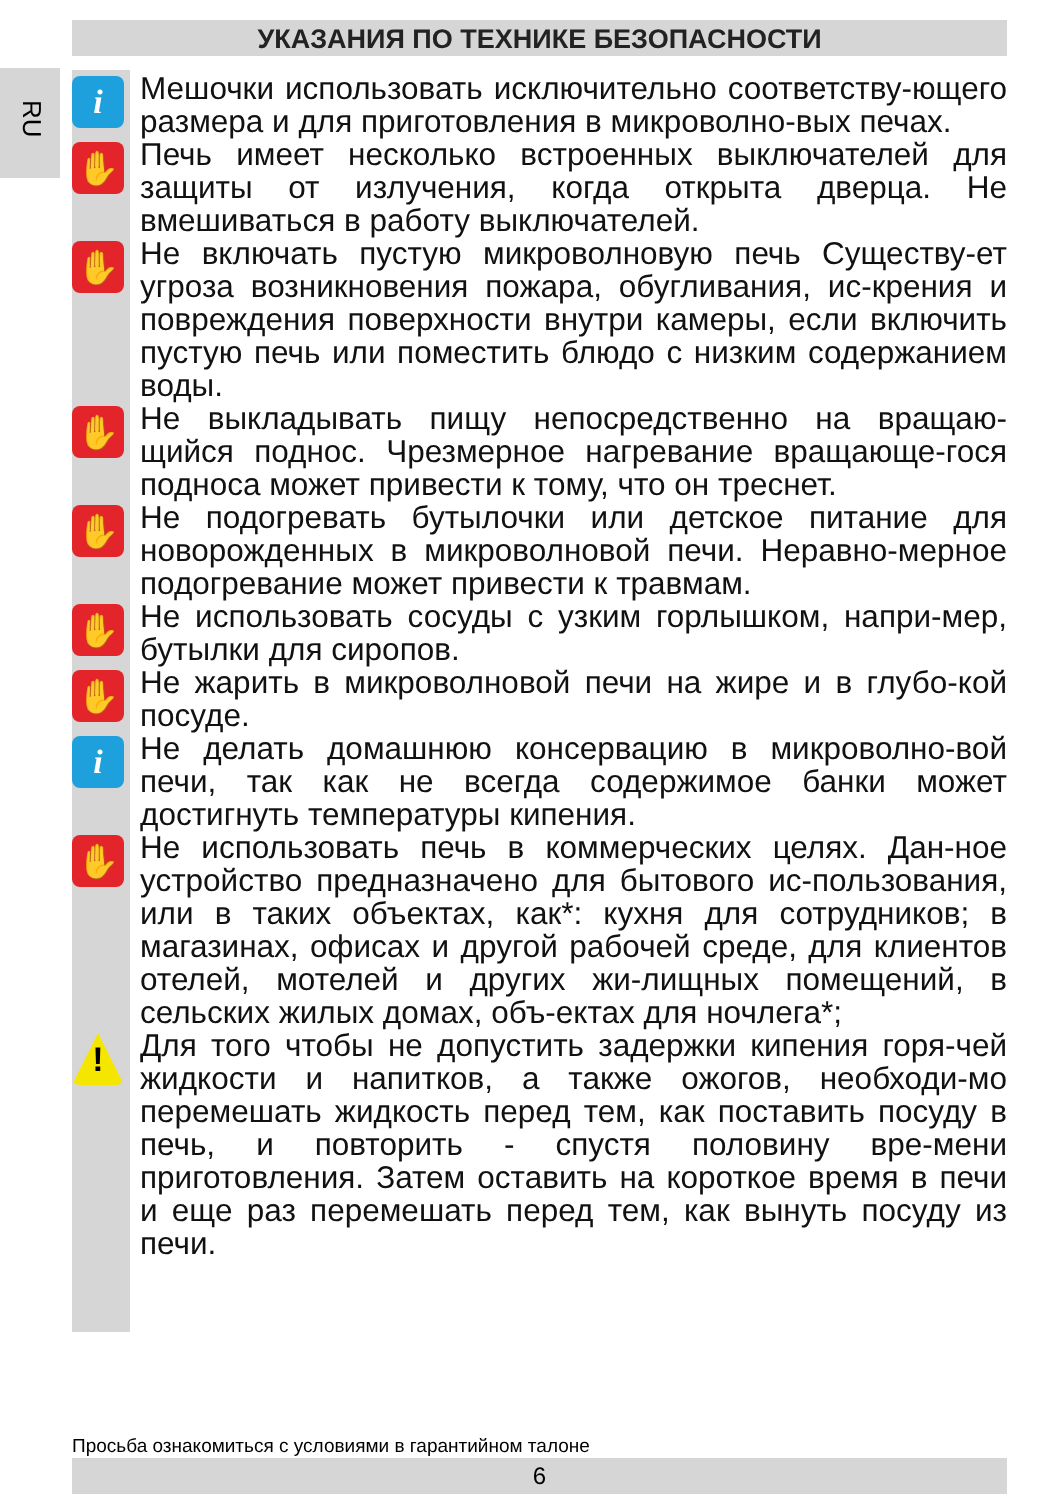УКАЗАНИЯ ПО ТЕХНИКЕ БЕЗОПАСНОСТИ
RU
i
Мешочки использовать исключительно соответству-ющего размера и для приготовления в микроволно-вых печах.
✋
Печь имеет несколько встроенных выключателей для защиты от излучения, когда открыта дверца. Не вмешиваться в работу выключателей.
✋
Не включать пустую микроволновую печь Существу-ет угроза возникновения пожара, обугливания, ис-крения и повреждения поверхности внутри камеры, если включить пустую печь или поместить блюдо с низким содержанием воды.
✋
Не выкладывать пищу непосредственно на вращаю-щийся поднос. Чрезмерное нагревание вращающе-гося подноса может привести к тому, что он треснет.
✋
Не подогревать бутылочки или детское питание для новорожденных в микроволновой печи. Неравно-мерное подогревание может привести к травмам.
✋
Не использовать сосуды с узким горлышком, напри-мер, бутылки для сиропов.
✋
Не жарить в микроволновой печи на жире и в глубо-кой посуде.
i
Не делать домашнюю консервацию в микроволно-вой печи, так как не всегда содержимое банки может достигнуть температуры кипения.
✋
Не использовать печь в коммерческих целях. Дан-ное устройство предназначено для бытового ис-пользования, или в таких объектах, как*: кухня для сотрудников; в магазинах, офисах и другой рабочей среде, для клиентов отелей, мотелей и других жи-лищных помещений, в сельских жилых домах, объ-ектах для ночлега*;
!
Для того чтобы не допустить задержки кипения горя-чей жидкости и напитков, а также ожогов, необходи-мо перемешать жидкость перед тем, как поставить посуду в печь, и повторить - спустя половину вре-мени приготовления. Затем оставить на короткое время в печи и еще раз перемешать перед тем, как вынуть посуду из печи.
Просьба ознакомиться с условиями в гарантийном талоне
6